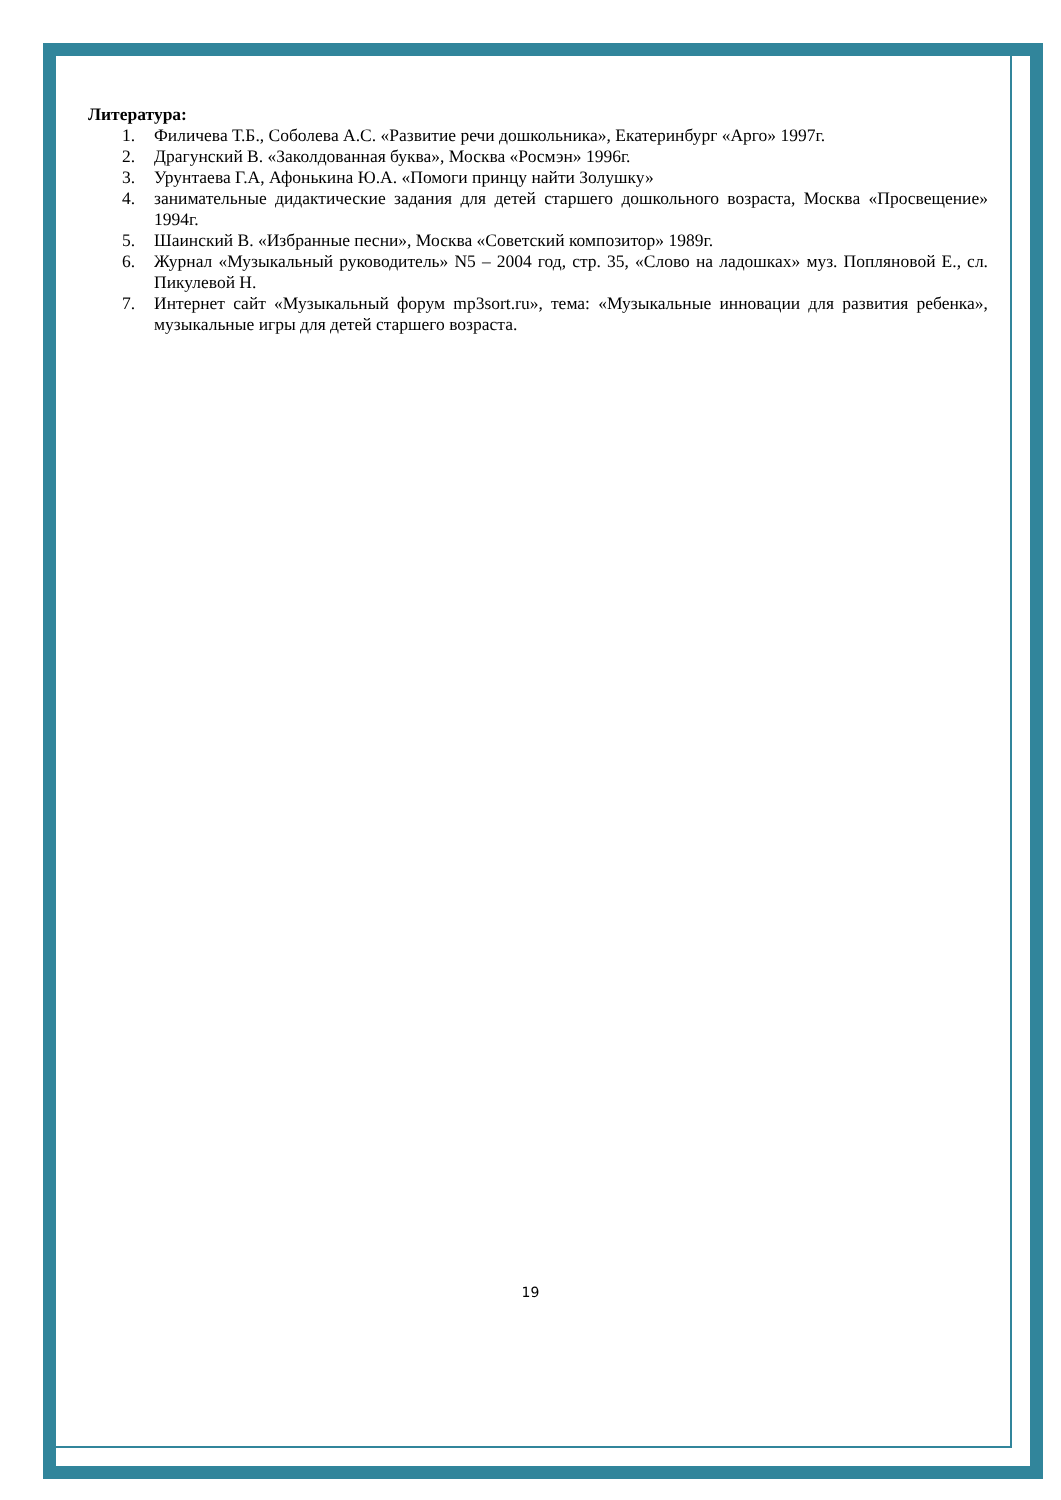Литература:
1. Филичева Т.Б., Соболева А.С. «Развитие речи дошкольника», Екатеринбург «Арго» 1997г.
2. Драгунский В. «Заколдованная буква», Москва «Росмэн» 1996г.
3. Урунтаева Г.А, Афонькина Ю.А. «Помоги принцу найти Золушку»
4. занимательные дидактические задания для детей старшего дошкольного возраста, Москва «Просвещение» 1994г.
5. Шаинский В. «Избранные песни», Москва «Советский композитор» 1989г.
6. Журнал «Музыкальный руководитель» N5 – 2004 год, стр. 35, «Слово на ладошках» муз. Попляновой Е., сл. Пикулевой Н.
7. Интернет сайт «Музыкальный форум mp3sort.ru», тема: «Музыкальные инновации для развития ребенка», музыкальные игры для детей старшего возраста.
19